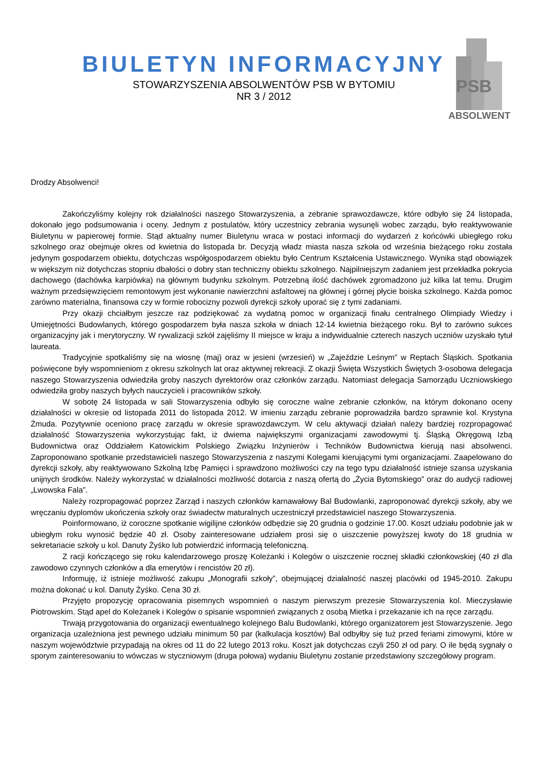BIULETYN INFORMACYJNY
STOWARZYSZENIA ABSOLWENTÓW PSB W BYTOMIU
NR 3 / 2012
PSB
ABSOLWENT
Drodzy Absolwenci!
Zakończyliśmy kolejny rok działalności naszego Stowarzyszenia, a zebranie sprawozdawcze, które odbyło się 24 listopada, dokonało jego podsumowania i oceny. Jednym z postulatów, który uczestnicy zebrania wysunęli wobec zarządu, było reaktywowanie Biuletynu w papierowej formie. Stąd aktualny numer Biuletynu wraca w postaci informacji do wydarzeń z końcówki ubiegłego roku szkolnego oraz obejmuje okres od kwietnia do listopada br. Decyzją władz miasta nasza szkoła od września bieżącego roku została jedynym gospodarzem obiektu, dotychczas współgospodarzem obiektu było Centrum Kształcenia Ustawicznego. Wynika stąd obowiązek w większym niż dotychczas stopniu dbałości o dobry stan techniczny obiektu szkolnego. Najpilniejszym zadaniem jest przekładka pokrycia dachowego (dachówka karpiówka) na głównym budynku szkolnym. Potrzebną ilość dachówek zgromadzono już kilka lat temu. Drugim ważnym przedsięwzięciem remontowym jest wykonanie nawierzchni asfaltowej na głównej i górnej płycie boiska szkolnego. Każda pomoc zarówno materialna, finansowa czy w formie robocizny pozwoli dyrekcji szkoły uporać się z tymi zadaniami.
Przy okazji chciałbym jeszcze raz podziękować za wydatną pomoc w organizacji finału centralnego Olimpiady Wiedzy i Umiejętności Budowlanych, którego gospodarzem była nasza szkoła w dniach 12-14 kwietnia bieżącego roku. Był to zarówno sukces organizacyjny jak i merytoryczny. W rywalizacji szkół zajęliśmy II miejsce w kraju a indywidualnie czterech naszych uczniów uzyskało tytuł laureata.
Tradycyjnie spotkaliśmy się na wiosnę (maj) oraz w jesieni (wrzesień) w „Zajeździe Leśnym” w Reptach Śląskich. Spotkania poświęcone były wspomnieniom z okresu szkolnych lat oraz aktywnej rekreacji. Z okazji Święta Wszystkich Świętych 3-osobowa delegacja naszego Stowarzyszenia odwiedziła groby naszych dyrektorów oraz członków zarządu. Natomiast delegacja Samorządu Uczniowskiego odwiedziła groby naszych byłych nauczycieli i pracowników szkoły.
W sobotę 24 listopada w sali Stowarzyszenia odbyło się coroczne walne zebranie członków, na którym dokonano oceny działalności w okresie od listopada 2011 do listopada 2012. W imieniu zarządu zebranie poprowadziła bardzo sprawnie kol. Krystyna Żmuda. Pozytywnie oceniono pracę zarządu w okresie sprawozdawczym. W celu aktywacji działań należy bardziej rozpropagować działalność Stowarzyszenia wykorzystując fakt, iż dwiema największymi organizacjami zawodowymi tj. Śląską Okręgową Izbą Budownictwa oraz Oddziałem Katowickim Polskiego Związku Inżynierów i Techników Budownictwa kierują nasi absolwenci. Zaproponowano spotkanie przedstawicieli naszego Stowarzyszenia z naszymi Kolegami kierującymi tymi organizacjami. Zaapelowano do dyrekcji szkoły, aby reaktywowano Szkolną Izbę Pamięci i sprawdzono możliwości czy na tego typu działalność istnieje szansa uzyskania unijnych środków. Należy wykorzystać w działalności możliwość dotarcia z naszą ofertą do „Życia Bytomskiego” oraz do audycji radiowej „Lwowska Fala”.
Należy rozpropagować poprzez Zarząd i naszych członków karnawałowy Bal Budowlanki, zaproponować dyrekcji szkoły, aby we wręczaniu dyplomów ukończenia szkoły oraz świadectw maturalnych uczestniczył przedstawiciel naszego Stowarzyszenia.
Poinformowano, iż coroczne spotkanie wigilijne członków odbędzie się 20 grudnia o godzinie 17.00. Koszt udziału podobnie jak w ubiegłym roku wynosić będzie 40 zł. Osoby zainteresowane udziałem prosi się o uiszczenie powyższej kwoty do 18 grudnia w sekretariacie szkoły u kol. Danuty Żyśko lub potwierdzić informacją telefoniczną.
Z racji kończącego się roku kalendarzowego proszę Koleżanki i Kolegów o uiszczenie rocznej składki członkowskiej (40 zł dla zawodowo czynnych członków a dla emerytów i rencistów 20 zł).
Informuję, iż istnieje możliwość zakupu „Monografii szkoły”, obejmującej działalność naszej placówki od 1945-2010. Zakupu można dokonać u kol. Danuty Żyśko. Cena 30 zł.
Przyjęto propozycję opracowania pisemnych wspomnień o naszym pierwszym prezesie Stowarzyszenia kol. Mieczysławie Piotrowskim. Stąd apel do Koleżanek i Kolegów o spisanie wspomnień związanych z osobą Mietka i przekazanie ich na ręce zarządu.
Trwają przygotowania do organizacji ewentualnego kolejnego Balu Budowlanki, którego organizatorem jest Stowarzyszenie. Jego organizacja uzależniona jest pewnego udziału minimum 50 par (kalkulacja kosztów) Bal odbyłby się tuż przed feriami zimowymi, które w naszym województwie przypadają na okres od 11 do 22 lutego 2013 roku. Koszt jak dotychczas czyli 250 zł od pary. O ile będą sygnały o sporym zainteresowaniu to wówczas w styczniowym (druga połowa) wydaniu Biuletynu zostanie przedstawiony szczegółowy program.